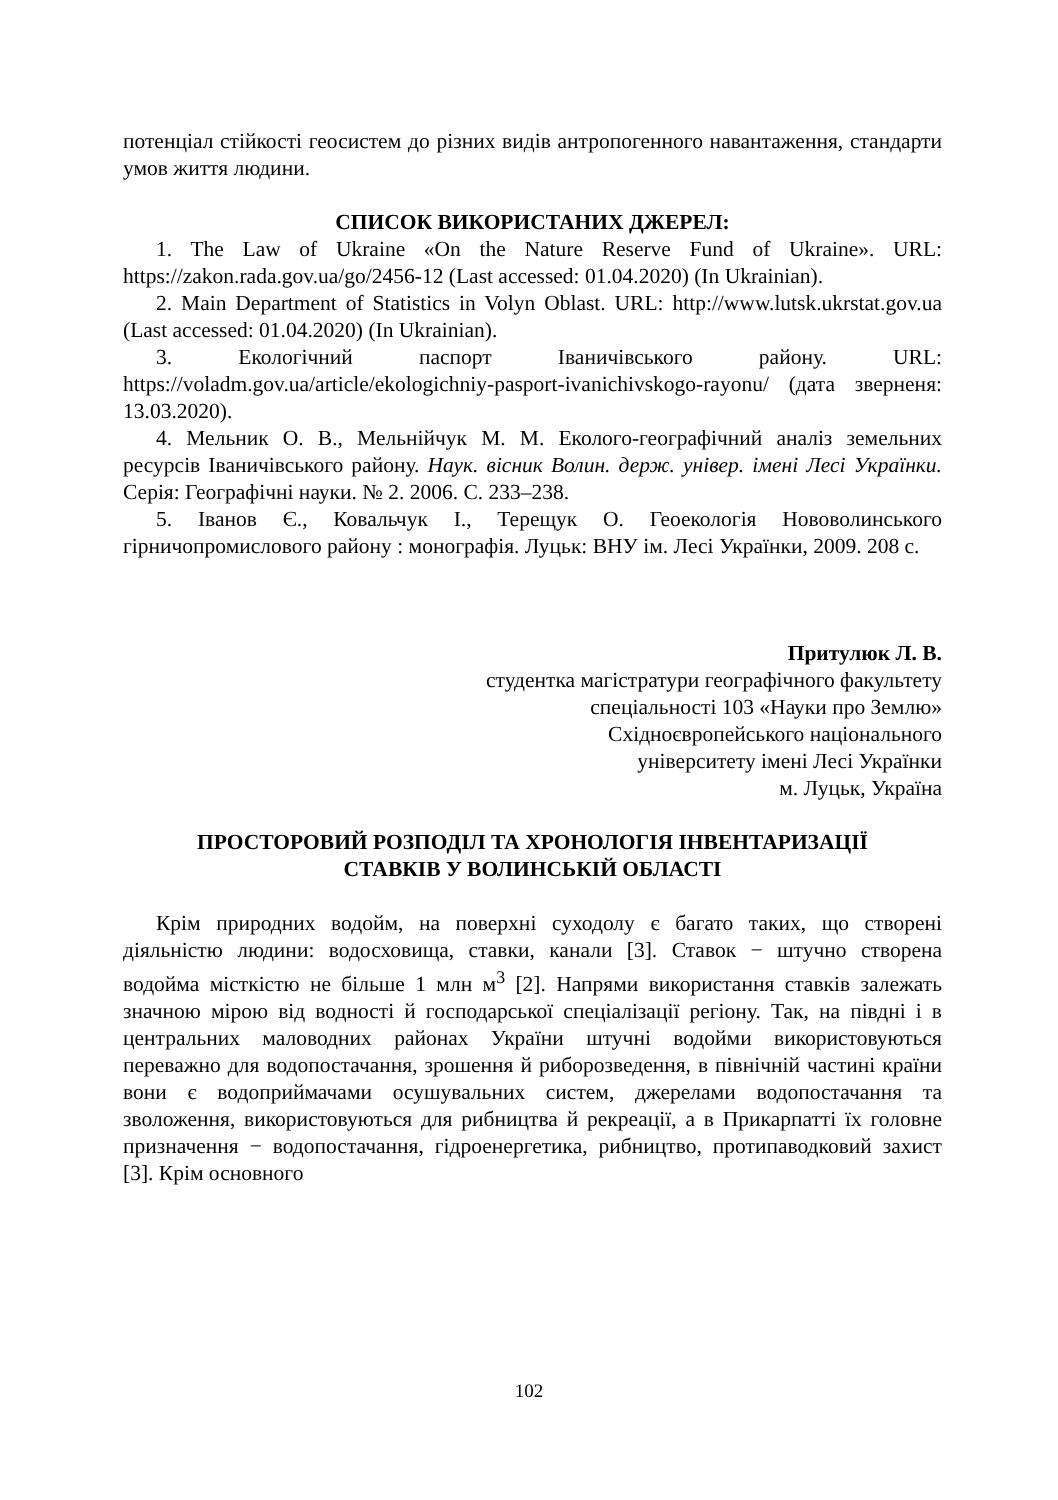потенціал стійкості геосистем до різних видів антропогенного навантаження, стандарти умов життя людини.
СПИСОК ВИКОРИСТАНИХ ДЖЕРЕЛ:
1. The Law of Ukraine «On the Nature Reserve Fund of Ukraine». URL: https://zakon.rada.gov.ua/go/2456-12 (Last accessed: 01.04.2020) (In Ukrainian).
2. Main Department of Statistics in Volyn Oblast. URL: http://www.lutsk.ukrstat.gov.ua (Last accessed: 01.04.2020) (In Ukrainian).
3. Екологічний паспорт Іваничівського району. URL: https://voladm.gov.ua/article/ekologichniy-pasport-ivanichivskogo-rayonu/ (дата зверненя: 13.03.2020).
4. Мельник О. В., Мельнійчук М. М. Еколого-географічний аналіз земельних ресурсів Іваничівського району. Наук. вісник Волин. держ. універ. імені Лесі Українки. Серія: Географічні науки. № 2. 2006. С. 233–238.
5. Іванов Є., Ковальчук І., Терещук О. Геоекологія Нововолинського гірничопромислового району : монографія. Луцьк: ВНУ ім. Лесі Українки, 2009. 208 с.
Притулюк Л. В.
студентка магістратури географічного факультету
спеціальності 103 «Науки про Землю»
Східноєвропейського національного
університету імені Лесі Українки
м. Луцьк, Україна
ПРОСТОРОВИЙ РОЗПОДІЛ ТА ХРОНОЛОГІЯ ІНВЕНТАРИЗАЦІЇ
СТАВКІВ У ВОЛИНСЬКІЙ ОБЛАСТІ
Крім природних водойм, на поверхні суходолу є багато таких, що створені діяльністю людини: водосховища, ставки, канали [3]. Ставок − штучно створена водойма місткістю не більше 1 млн м<sup>3</sup> [2]. Напрями використання ставків залежать значною мірою від водності й господарської спеціалізації регіону. Так, на півдні і в центральних маловодних районах України штучні водойми використовуються переважно для водопостачання, зрошення й риборозведення, в північній частині країни вони є водоприймачами осушувальних систем, джерелами водопостачання та зволоження, використовуються для рибництва й рекреації, а в Прикарпатті їх головне призначення − водопостачання, гідроенергетика, рибництво, протипаводковий захист [3]. Крім основного
102